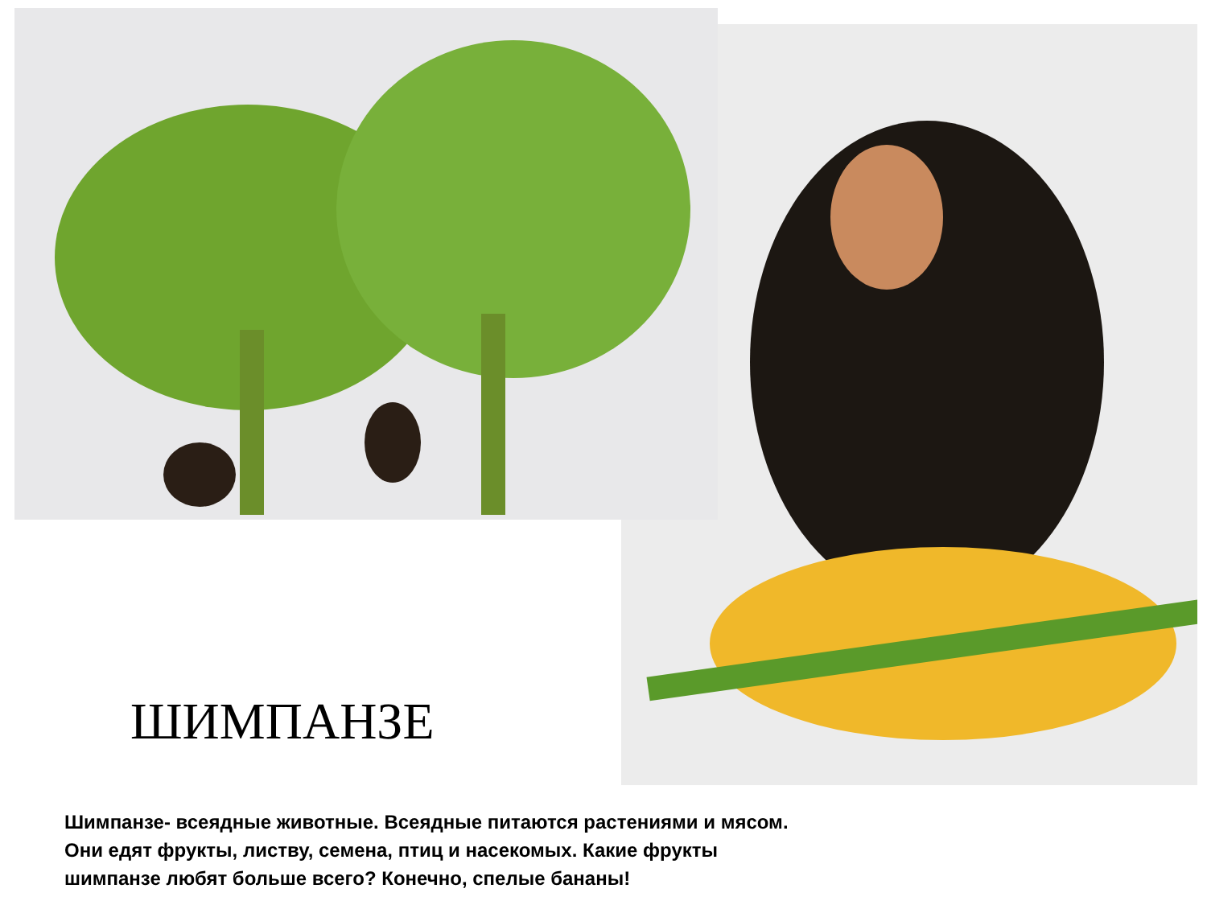ШИМПАНЗЕ
Шимпанзе- всеядные животные. Всеядные питаются растениями и мясом.
Они едят фрукты, листву, семена, птиц и насекомых. Какие фрукты
шимпанзе любят больше всего? Конечно, спелые бананы!